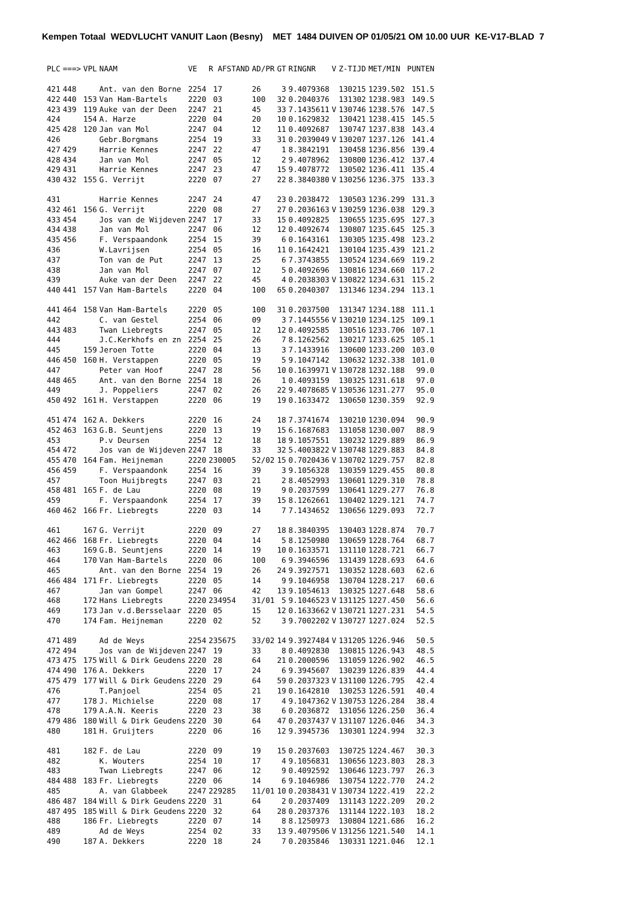Kempen Totaal WEDVLUCHT VANUIT Laon (Besny) MET 1484 DUIVEN OP 01/05/21 OM 10.00 UUR KE-V17-BLAD 7
| PLC | ===> | VPL | NAAM | VE | R AFSTAND | AD/PR | GT | RINGNR | V | Z-TIJD | MET/MIN | PUNTEN |
| --- | --- | --- | --- | --- | --- | --- | --- | --- | --- | --- | --- | --- |
| 421 | 448 | | Ant. van den Borne | 2254 | 17 | 26 | 3 | 9.4079368 | | 130215 | 1239.502 | 151.5 |
| 422 | 440 | 153 | Van Ham-Bartels | 2220 | 03 | 100 | 32 | 0.2040376 | | 131302 | 1238.983 | 149.5 |
| 423 | 439 | 119 | Auke van der Deen | 2247 | 21 | 45 | 33 | 7.1435611 | V | 130746 | 1238.576 | 147.5 |
| 424 | | 154 | A. Harze | 2220 | 04 | 20 | 10 | 0.1629832 | | 130421 | 1238.415 | 145.5 |
| 425 | 428 | 120 | Jan van Mol | 2247 | 04 | 12 | 11 | 0.4092687 | | 130747 | 1237.838 | 143.4 |
| 426 | | | Gebr.Borgmans | 2254 | 19 | 33 | 31 | 0.2039049 | V | 130207 | 1237.126 | 141.4 |
| 427 | 429 | | Harrie Kennes | 2247 | 22 | 47 | 1 | 8.3842191 | | 130458 | 1236.856 | 139.4 |
| 428 | 434 | | Jan van Mol | 2247 | 05 | 12 | 2 | 9.4078962 | | 130800 | 1236.412 | 137.4 |
| 429 | 431 | | Harrie Kennes | 2247 | 23 | 47 | 15 | 9.4078772 | | 130502 | 1236.411 | 135.4 |
| 430 | 432 | 155 | G. Verrijt | 2220 | 07 | 27 | 22 | 8.3840380 | V | 130256 | 1236.375 | 133.3 |
| 431 | | | Harrie Kennes | 2247 | 24 | 47 | 23 | 0.2038472 | | 130503 | 1236.299 | 131.3 |
| 432 | 461 | 156 | G. Verrijt | 2220 | 08 | 27 | 27 | 0.2036163 | V | 130259 | 1236.038 | 129.3 |
| 433 | 454 | | Jos van de Wijdeven | 2247 | 17 | 33 | 15 | 0.4092825 | | 130655 | 1235.695 | 127.3 |
| 434 | 438 | | Jan van Mol | 2247 | 06 | 12 | 12 | 0.4092674 | | 130807 | 1235.645 | 125.3 |
| 435 | 456 | | F. Verspaandonk | 2254 | 15 | 39 | 6 | 0.1643161 | | 130305 | 1235.498 | 123.2 |
| 436 | | | W.Lavrijsen | 2254 | 05 | 16 | 11 | 0.1642421 | | 130104 | 1235.439 | 121.2 |
| 437 | | | Ton van de Put | 2247 | 13 | 25 | 6 | 7.3743855 | | 130524 | 1234.669 | 119.2 |
| 438 | | | Jan van Mol | 2247 | 07 | 12 | 5 | 0.4092696 | | 130816 | 1234.660 | 117.2 |
| 439 | | | Auke van der Deen | 2247 | 22 | 45 | 4 | 0.2038303 | V | 130822 | 1234.631 | 115.2 |
| 440 | 441 | 157 | Van Ham-Bartels | 2220 | 04 | 100 | 65 | 0.2040307 | | 131346 | 1234.294 | 113.1 |
| 441 | 464 | 158 | Van Ham-Bartels | 2220 | 05 | 100 | 31 | 0.2037500 | | 131347 | 1234.188 | 111.1 |
| 442 | | | C. van Gestel | 2254 | 06 | 09 | 3 | 7.1445556 | V | 130210 | 1234.125 | 109.1 |
| 443 | 483 | | Twan Liebregts | 2247 | 05 | 12 | 12 | 0.4092585 | | 130516 | 1233.706 | 107.1 |
| 444 | | | J.C.Kerkhofs en zn | 2254 | 25 | 26 | 7 | 8.1262562 | | 130217 | 1233.625 | 105.1 |
| 445 | | 159 | Jeroen Totte | 2220 | 04 | 13 | 3 | 7.1433916 | | 130600 | 1233.200 | 103.0 |
| 446 | 450 | 160 | H. Verstappen | 2220 | 05 | 19 | 5 | 9.1047142 | | 130632 | 1232.338 | 101.0 |
| 447 | | | Peter van Hoof | 2247 | 28 | 56 | 10 | 0.1639971 | V | 130728 | 1232.188 | 99.0 |
| 448 | 465 | | Ant. van den Borne | 2254 | 18 | 26 | 1 | 0.4093159 | | 130325 | 1231.618 | 97.0 |
| 449 | | | J. Poppeliers | 2247 | 02 | 26 | 22 | 9.4078685 | V | 130536 | 1231.277 | 95.0 |
| 450 | 492 | 161 | H. Verstappen | 2220 | 06 | 19 | 19 | 0.1633472 | | 130650 | 1230.359 | 92.9 |
| 451 | 474 | 162 | A. Dekkers | 2220 | 16 | 24 | 18 | 7.3741674 | | 130210 | 1230.094 | 90.9 |
| 452 | 463 | 163 | G.B. Seuntjens | 2220 | 13 | 19 | 15 | 6.1687683 | | 131058 | 1230.007 | 88.9 |
| 453 | | | P.v Deursen | 2254 | 12 | 18 | 18 | 9.1057551 | | 130232 | 1229.889 | 86.9 |
| 454 | 472 | | Jos van de Wijdeven | 2247 | 18 | 33 | 32 | 5.4003822 | V | 130748 | 1229.883 | 84.8 |
| 455 | 470 | 164 | Fam. Heijneman | 2220 | 230005 | 52/02 | 15 | 0.7020436 | V | 130702 | 1229.757 | 82.8 |
| 456 | 459 | | F. Verspaandonk | 2254 | 16 | 39 | 3 | 9.1056328 | | 130359 | 1229.455 | 80.8 |
| 457 | | | Toon Huijbregts | 2247 | 03 | 21 | 2 | 8.4052993 | | 130601 | 1229.310 | 78.8 |
| 458 | 481 | 165 | F. de Lau | 2220 | 08 | 19 | 9 | 0.2037599 | | 130641 | 1229.277 | 76.8 |
| 459 | | | F. Verspaandonk | 2254 | 17 | 39 | 15 | 8.1262661 | | 130402 | 1229.121 | 74.7 |
| 460 | 462 | 166 | Fr. Liebregts | 2220 | 03 | 14 | 7 | 7.1434652 | | 130656 | 1229.093 | 72.7 |
| 461 | | 167 | G. Verrijt | 2220 | 09 | 27 | 18 | 8.3840395 | | 130403 | 1228.874 | 70.7 |
| 462 | 466 | 168 | Fr. Liebregts | 2220 | 04 | 14 | 5 | 8.1250980 | | 130659 | 1228.764 | 68.7 |
| 463 | | 169 | G.B. Seuntjens | 2220 | 14 | 19 | 10 | 0.1633571 | | 131110 | 1228.721 | 66.7 |
| 464 | | 170 | Van Ham-Bartels | 2220 | 06 | 100 | 6 | 9.3946596 | | 131439 | 1228.693 | 64.6 |
| 465 | | | Ant. van den Borne | 2254 | 19 | 26 | 24 | 9.3927571 | | 130352 | 1228.603 | 62.6 |
| 466 | 484 | 171 | Fr. Liebregts | 2220 | 05 | 14 | 9 | 9.1046958 | | 130704 | 1228.217 | 60.6 |
| 467 | | | Jan van Gompel | 2247 | 06 | 42 | 13 | 9.1054613 | | 130325 | 1227.648 | 58.6 |
| 468 | | 172 | Hans Liebregts | 2220 | 234954 | 31/01 | 5 | 9.1046523 | V | 131125 | 1227.450 | 56.6 |
| 469 | | 173 | Jan v.d.Bersselaar | 2220 | 05 | 15 | 12 | 0.1633662 | V | 130721 | 1227.231 | 54.5 |
| 470 | | 174 | Fam. Heijneman | 2220 | 02 | 52 | 3 | 9.7002202 | V | 130727 | 1227.024 | 52.5 |
| 471 | 489 | | Ad de Weys | 2254 | 235675 | 33/02 | 14 | 9.3927484 | V | 131205 | 1226.946 | 50.5 |
| 472 | 494 | | Jos van de Wijdeven | 2247 | 19 | 33 | 8 | 0.4092830 | | 130815 | 1226.943 | 48.5 |
| 473 | 475 | 175 | Will & Dirk Geudens | 2220 | 28 | 64 | 21 | 0.2000596 | | 131059 | 1226.902 | 46.5 |
| 474 | 490 | 176 | A. Dekkers | 2220 | 17 | 24 | 6 | 9.3945607 | | 130239 | 1226.839 | 44.4 |
| 475 | 479 | 177 | Will & Dirk Geudens | 2220 | 29 | 64 | 59 | 0.2037323 | V | 131100 | 1226.795 | 42.4 |
| 476 | | | T.Panjoel | 2254 | 05 | 21 | 19 | 0.1642810 | | 130253 | 1226.591 | 40.4 |
| 477 | | 178 | J. Michielse | 2220 | 08 | 17 | 4 | 9.1047362 | V | 130753 | 1226.284 | 38.4 |
| 478 | | 179 | A.A.N. Keeris | 2220 | 23 | 38 | 6 | 0.2036872 | | 131056 | 1226.250 | 36.4 |
| 479 | 486 | 180 | Will & Dirk Geudens | 2220 | 30 | 64 | 47 | 0.2037437 | V | 131107 | 1226.046 | 34.3 |
| 480 | | 181 | H. Gruijters | 2220 | 06 | 16 | 12 | 9.3945736 | | 130301 | 1224.994 | 32.3 |
| 481 | | 182 | F. de Lau | 2220 | 09 | 19 | 15 | 0.2037603 | | 130725 | 1224.467 | 30.3 |
| 482 | | | K. Wouters | 2254 | 10 | 17 | 4 | 9.1056831 | | 130656 | 1223.803 | 28.3 |
| 483 | | | Twan Liebregts | 2247 | 06 | 12 | 9 | 0.4092592 | | 130646 | 1223.797 | 26.3 |
| 484 | 488 | 183 | Fr. Liebregts | 2220 | 06 | 14 | 6 | 9.1046986 | | 130754 | 1222.770 | 24.2 |
| 485 | | | A. van Glabbeek | 2247 | 229285 | 11/01 | 10 | 0.2038431 | V | 130734 | 1222.419 | 22.2 |
| 486 | 487 | 184 | Will & Dirk Geudens | 2220 | 31 | 64 | 2 | 0.2037409 | | 131143 | 1222.209 | 20.2 |
| 487 | 495 | 185 | Will & Dirk Geudens | 2220 | 32 | 64 | 28 | 0.2037376 | | 131144 | 1222.103 | 18.2 |
| 488 | | 186 | Fr. Liebregts | 2220 | 07 | 14 | 8 | 8.1250973 | | 130804 | 1221.686 | 16.2 |
| 489 | | | Ad de Weys | 2254 | 02 | 33 | 13 | 9.4079506 | V | 131256 | 1221.540 | 14.1 |
| 490 | | 187 | A. Dekkers | 2220 | 18 | 24 | 7 | 0.2035846 | | 130331 | 1221.046 | 12.1 |